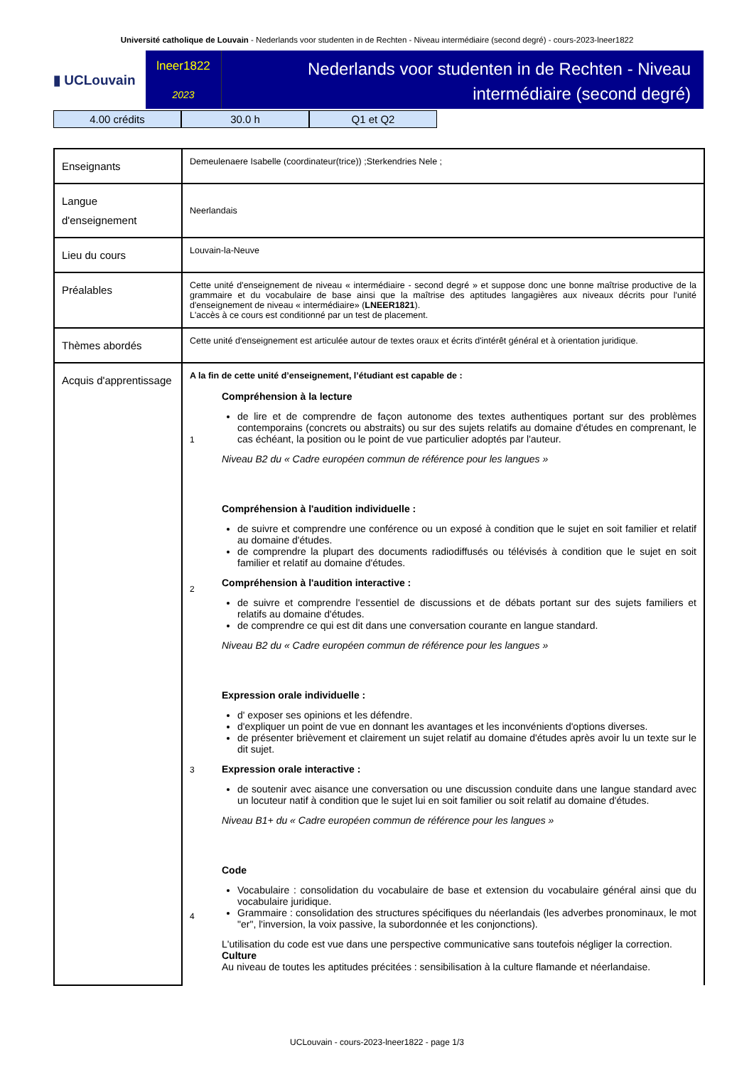Université catholique de Louvain - Nederlands voor studenten in de Rechten - Niveau intermédiaire (second degré) - cours-2023-lneer1822
▮ UCLouvain
lneer1822
2023
Nederlands voor studenten in de Rechten - Niveau intermédiaire (second degré)
4.00 crédits 30.0 h Q1 et Q2
| Enseignants | Demeulenaere Isabelle (coordinateur(trice)) ;Sterkendries Nele ; |
| Langue d'enseignement | Neerlandais |
| Lieu du cours | Louvain-la-Neuve |
| Préalables | Cette unité d'enseignement de niveau « intermédiaire - second degré » et suppose donc une bonne maîtrise productive de la grammaire et du vocabulaire de base ainsi que la maîtrise des aptitudes langagières aux niveaux décrits pour l'unité d'enseignement de niveau « intermédiaire» ( LNEER1821 ). L'accès à ce cours est conditionné par un test de placement. |
| Thèmes abordés | Cette unité d'enseignement est articulée autour de textes oraux et écrits d'intérêt général et à orientation juridique. |
| Acquis d'apprentissage | A la fin de cette unité d’enseignement, l’étudiant est capable de : 1 Compréhension à la lecture de lire et de comprendre de façon autonome des textes authentiques portant sur des problèmes contemporains (concrets ou abstraits) ou sur des sujets relatifs au domaine d'études en comprenant, le cas échéant, la position ou le point de vue particulier adoptés par l'auteur. Niveau B2 du « Cadre européen commun de référence pour les langues » 2 Compréhension à l'audition individuelle : de suivre et comprendre une conférence ou un exposé à condition que le sujet en soit familier et relatif au domaine d'études. de comprendre la plupart des documents radiodiffusés ou télévisés à condition que le sujet en soit familier et relatif au domaine d'études. Compréhension à l'audition interactive : de suivre et comprendre l'essentiel de discussions et de débats portant sur des sujets familiers et relatifs au domaine d'études. de comprendre ce qui est dit dans une conversation courante en langue standard. Niveau B2 du « Cadre européen commun de référence pour les langues » 3 Expression orale individuelle : d' exposer ses opinions et les défendre. d'expliquer un point de vue en donnant les avantages et les inconvénients d'options diverses. de présenter brièvement et clairement un sujet relatif au domaine d'études après avoir lu un texte sur le dit sujet. Expression orale interactive : de soutenir avec aisance une conversation ou une discussion conduite dans une langue standard avec un locuteur natif à condition que le sujet lui en soit familier ou soit relatif au domaine d'études. Niveau B1+ du « Cadre européen commun de référence pour les langues » 4 Code Vocabulaire : consolidation du vocabulaire de base et extension du vocabulaire général ainsi que du vocabulaire juridique. Grammaire : consolidation des structures spécifiques du néerlandais (les adverbes pronominaux, le mot "er", l'inversion, la voix passive, la subordonnée et les conjonctions). L'utilisation du code est vue dans une perspective communicative sans toutefois négliger la correction. Culture Au niveau de toutes les aptitudes précitées : sensibilisation à la culture flamande et néerlandaise. |
UCLouvain - cours-2023-lneer1822 - page 1/3